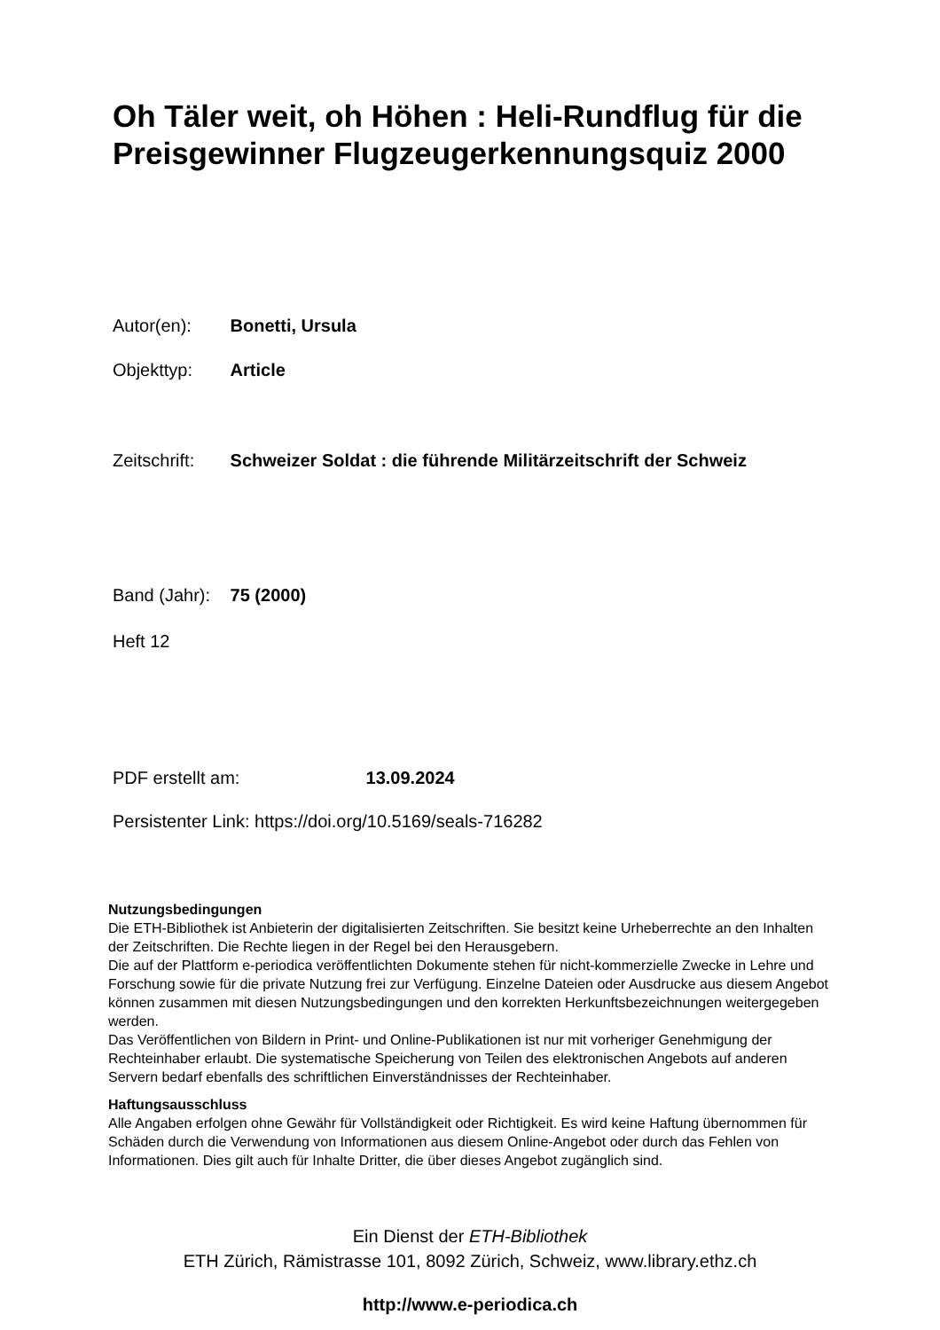Oh Täler weit, oh Höhen : Heli-Rundflug für die Preisgewinner Flugzeugerkennungsquiz 2000
Autor(en): Bonetti, Ursula
Objekttyp: Article
Zeitschrift: Schweizer Soldat : die führende Militärzeitschrift der Schweiz
Band (Jahr): 75 (2000)
Heft 12
PDF erstellt am: 13.09.2024
Persistenter Link: https://doi.org/10.5169/seals-716282
Nutzungsbedingungen
Die ETH-Bibliothek ist Anbieterin der digitalisierten Zeitschriften. Sie besitzt keine Urheberrechte an den Inhalten der Zeitschriften. Die Rechte liegen in der Regel bei den Herausgebern.
Die auf der Plattform e-periodica veröffentlichten Dokumente stehen für nicht-kommerzielle Zwecke in Lehre und Forschung sowie für die private Nutzung frei zur Verfügung. Einzelne Dateien oder Ausdrucke aus diesem Angebot können zusammen mit diesen Nutzungsbedingungen und den korrekten Herkunftsbezeichnungen weitergegeben werden.
Das Veröffentlichen von Bildern in Print- und Online-Publikationen ist nur mit vorheriger Genehmigung der Rechteinhaber erlaubt. Die systematische Speicherung von Teilen des elektronischen Angebots auf anderen Servern bedarf ebenfalls des schriftlichen Einverständnisses der Rechteinhaber.
Haftungsausschluss
Alle Angaben erfolgen ohne Gewähr für Vollständigkeit oder Richtigkeit. Es wird keine Haftung übernommen für Schäden durch die Verwendung von Informationen aus diesem Online-Angebot oder durch das Fehlen von Informationen. Dies gilt auch für Inhalte Dritter, die über dieses Angebot zugänglich sind.
Ein Dienst der ETH-Bibliothek
ETH Zürich, Rämistrasse 101, 8092 Zürich, Schweiz, www.library.ethz.ch
http://www.e-periodica.ch